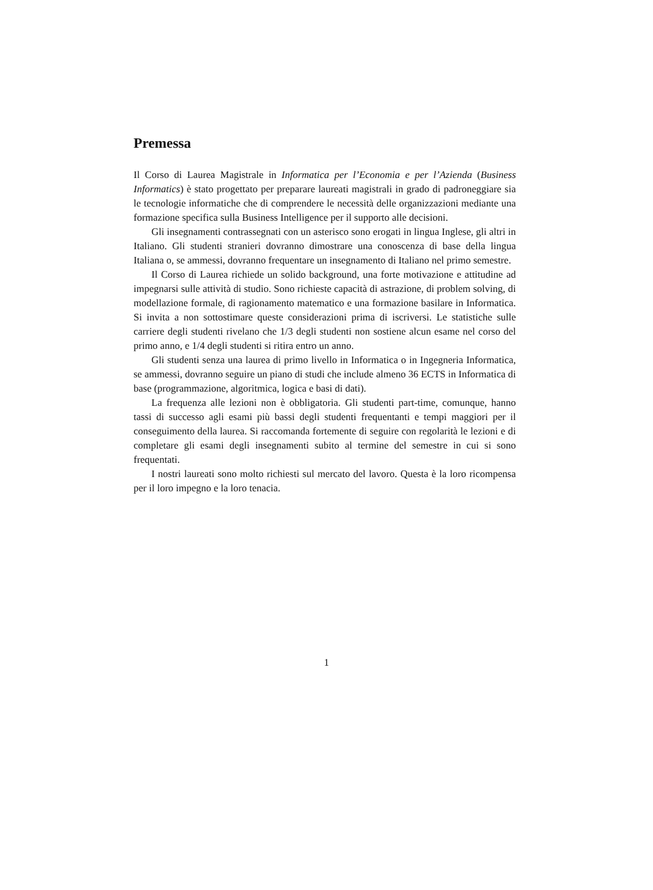Premessa
Il Corso di Laurea Magistrale in Informatica per l’Economia e per l’Azienda (Business Informatics) è stato progettato per preparare laureati magistrali in grado di padroneggiare sia le tecnologie informatiche che di comprendere le necessità delle organizzazioni mediante una formazione specifica sulla Business Intelligence per il supporto alle decisioni.
Gli insegnamenti contrassegnati con un asterisco sono erogati in lingua Inglese, gli altri in Italiano. Gli studenti stranieri dovranno dimostrare una conoscenza di base della lingua Italiana o, se ammessi, dovranno frequentare un insegnamento di Italiano nel primo semestre.
Il Corso di Laurea richiede un solido background, una forte motivazione e attitudine ad impegnarsi sulle attività di studio. Sono richieste capacità di astrazione, di problem solving, di modellazione formale, di ragionamento matematico e una formazione basilare in Informatica. Si invita a non sottostimare queste considerazioni prima di iscriversi. Le statistiche sulle carriere degli studenti rivelano che 1/3 degli studenti non sostiene alcun esame nel corso del primo anno, e 1/4 degli studenti si ritira entro un anno.
Gli studenti senza una laurea di primo livello in Informatica o in Ingegneria Informatica, se ammessi, dovranno seguire un piano di studi che include almeno 36 ECTS in Informatica di base (programmazione, algoritmica, logica e basi di dati).
La frequenza alle lezioni non è obbligatoria. Gli studenti part-time, comunque, hanno tassi di successo agli esami più bassi degli studenti frequentanti e tempi maggiori per il conseguimento della laurea. Si raccomanda fortemente di seguire con regolarità le lezioni e di completare gli esami degli insegnamenti subito al termine del semestre in cui si sono frequentati.
I nostri laureati sono molto richiesti sul mercato del lavoro. Questa è la loro ricompensa per il loro impegno e la loro tenacia.
1